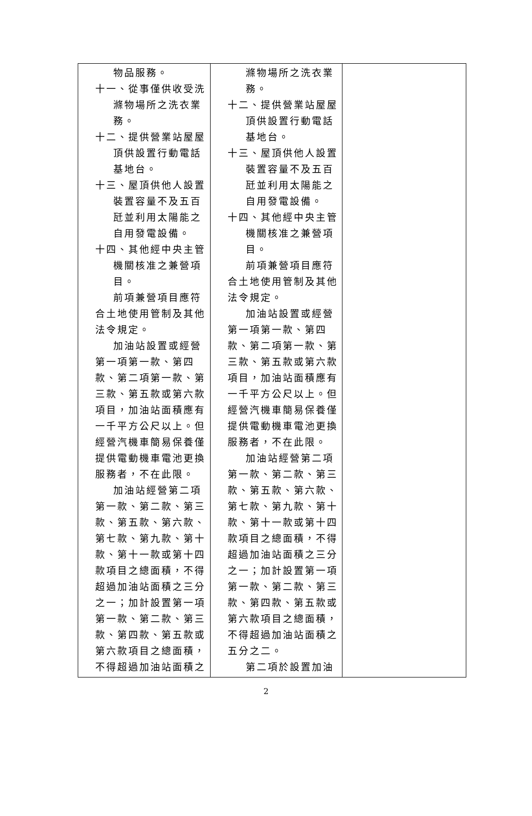| 物品服務。 十一、從事僅供收受洗 滌物場所之洗衣業 務。 十二、提供營業站屋屋 頂供設置行動電話 基地台。 十三、屋頂供他人設置 裝置容量不及五百 瓩並利用太陽能之 自用發電設備。 十四、其他經中央主管 機關核准之兼營項 目。 前項兼營項目應符合土地使用管制及其他法令規定。 加油站設置或經營第一項第一款、第四款、第二項第一款、第三款、第五款或第六款項目，加油站面積應有一千平方公尺以上。但經營汽機車簡易保養僅提供電動機車電池更換服務者，不在此限。 加油站經營第二項第一款、第二款、第三款、第五款、第六款、第七款、第九款、第十款、第十一款或第十四款項目之總面積，不得超過加油站面積之三分之一；加計設置第一項第一款、第二款、第三款、第四款、第五款或第六款項目之總面積，不得超過加油站面積之 | 滌物場所之洗衣業 務。 十二、提供營業站屋屋 頂供設置行動電話 基地台。 十三、屋頂供他人設置 裝置容量不及五百 瓩並利用太陽能之 自用發電設備。 十四、其他經中央主管 機關核准之兼營項 目。 前項兼營項目應符合土地使用管制及其他法令規定。 加油站設置或經營第一項第一款、第四款、第二項第一款、第三款、第五款或第六款項目，加油站面積應有一千平方公尺以上。但經營汽機車簡易保養僅提供電動機車電池更換服務者，不在此限。 加油站經營第二項第一款、第二款、第三款、第五款、第六款、第七款、第九款、第十款、第十一款或第十四款項目之總面積，不得超過加油站面積之三分之一；加計設置第一項第一款、第二款、第三款、第四款、第五款或第六款項目之總面積，不得超過加油站面積之五分之二。 第二項於設置加油 | |
2